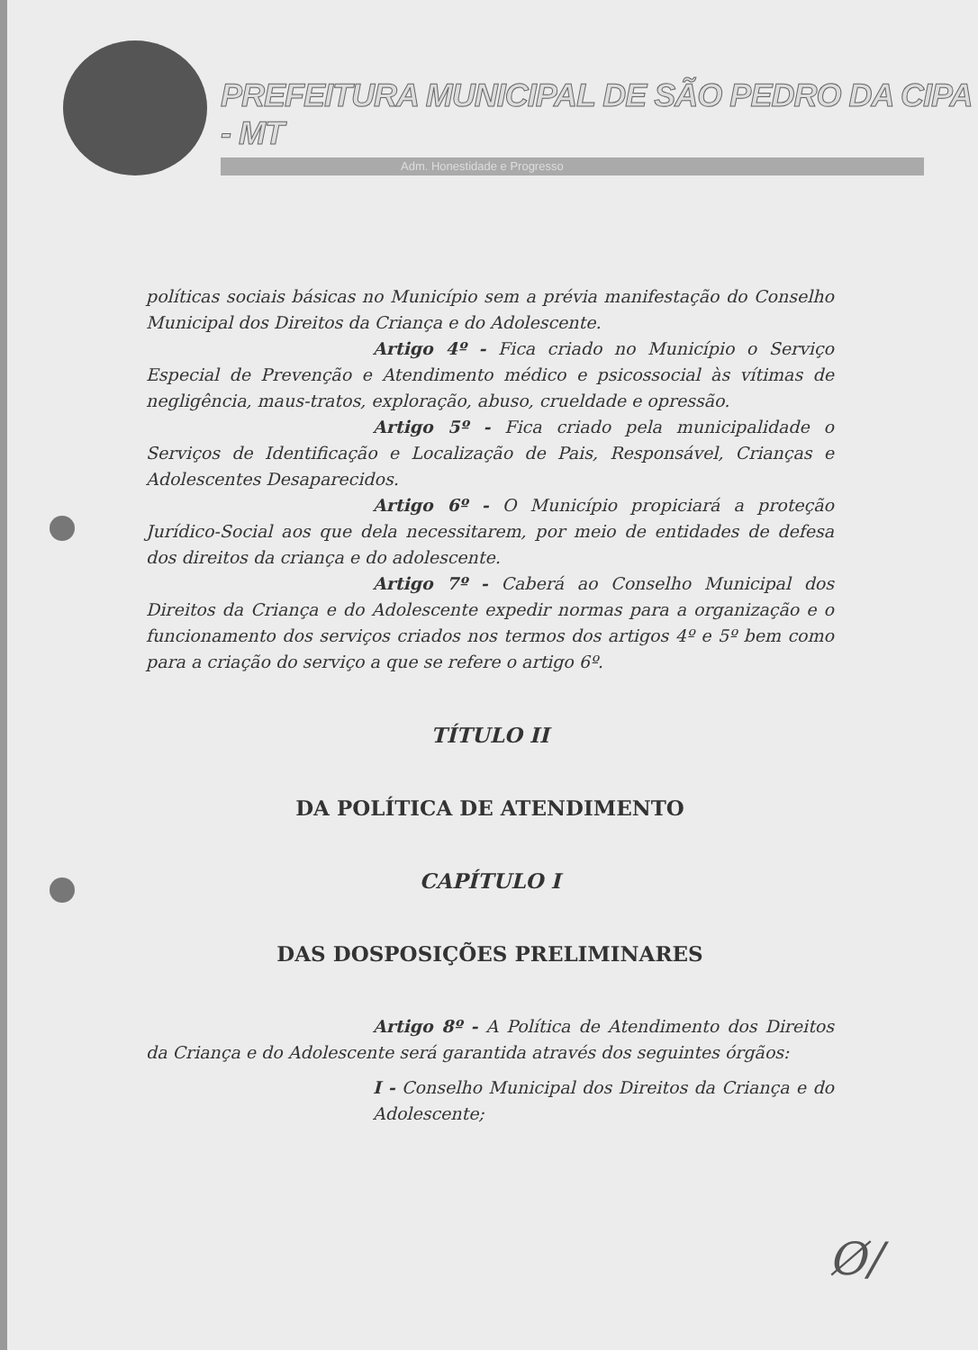PREFEITURA MUNICIPAL DE SÃO PEDRO DA CIPA - MT
Adm. Honestidade e Progresso
políticas sociais básicas no Município sem a prévia manifestação do Conselho Municipal dos Direitos da Criança e do Adolescente.
Artigo 4º - Fica criado no Município o Serviço Especial de Prevenção e Atendimento médico e psicossocial às vítimas de negligência, maus-tratos, exploração, abuso, crueldade e opressão.
Artigo 5º - Fica criado pela municipalidade o Serviços de Identificação e Localização de Pais, Responsável, Crianças e Adolescentes Desaparecidos.
Artigo 6º - O Município propiciará a proteção Jurídico-Social aos que dela necessitarem, por meio de entidades de defesa dos direitos da criança e do adolescente.
Artigo 7º - Caberá ao Conselho Municipal dos Direitos da Criança e do Adolescente expedir normas para a organização e o funcionamento dos serviços criados nos termos dos artigos 4º e 5º bem como para a criação do serviço a que se refere o artigo 6º.
TÍTULO II
DA POLÍTICA DE ATENDIMENTO
CAPÍTULO I
DAS DOSPOSIÇÕES PRELIMINARES
Artigo 8º - A Política de Atendimento dos Direitos da Criança e do Adolescente será garantida através dos seguintes órgãos:
I - Conselho Municipal dos Direitos da Criança e do Adolescente;
Ø/